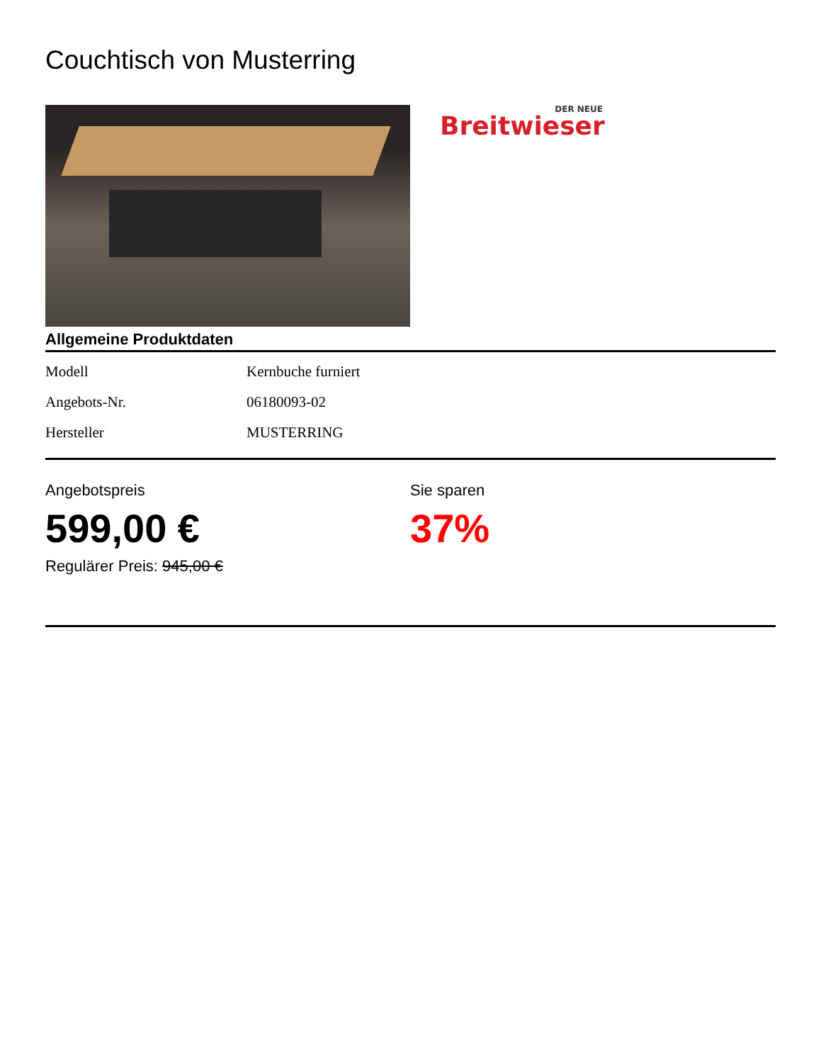Couchtisch von Musterring
DER NEUE
Breitwieser
Allgemeine Produktdaten
| Modell | Kernbuche furniert |
| Angebots-Nr. | 06180093-02 |
| Hersteller | MUSTERRING |
Angebotspreis
599,00 €
Regulärer Preis: 945,00 €
Sie sparen
37%